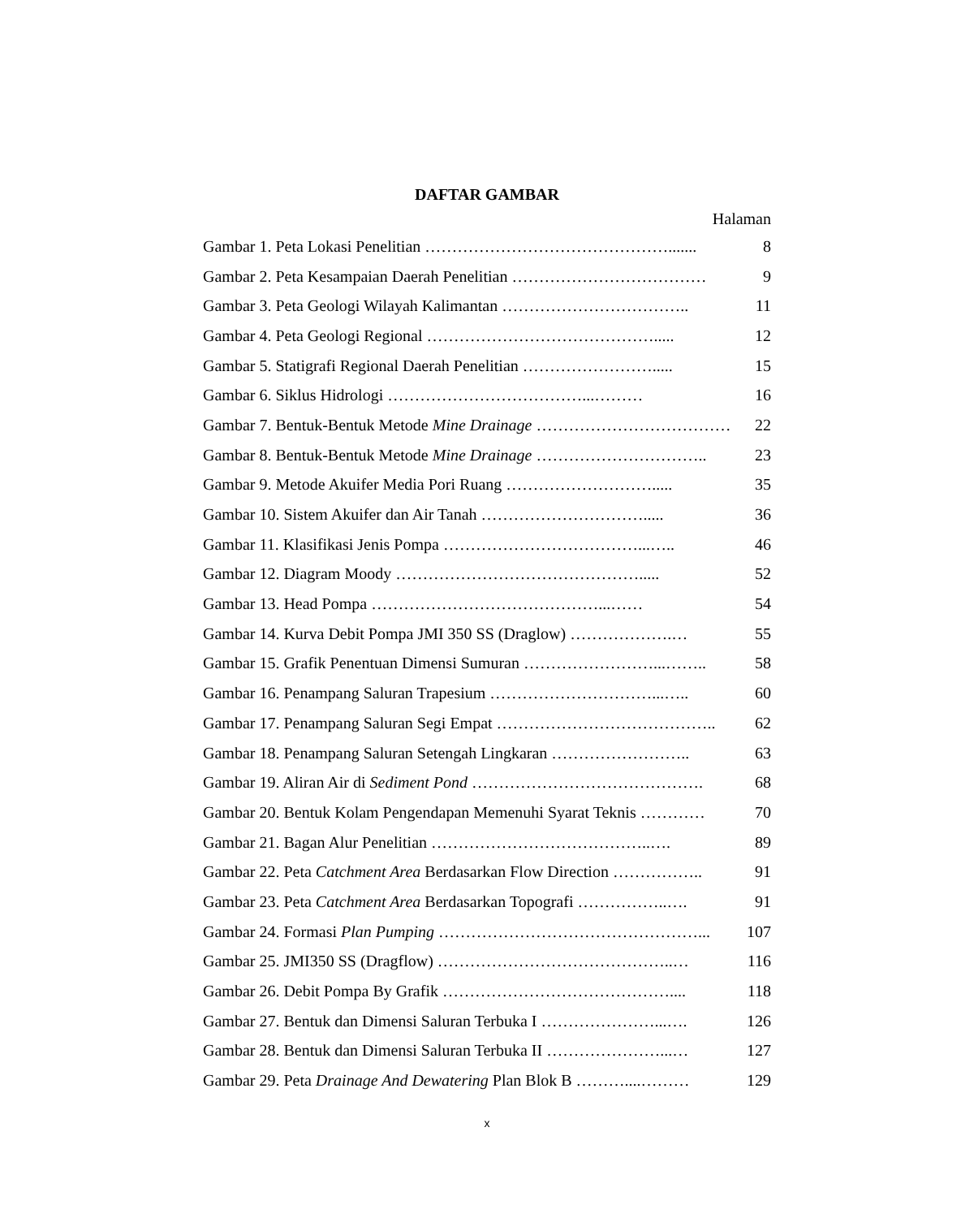DAFTAR GAMBAR
Halaman
Gambar 1. Peta Lokasi Penelitian ………………………………………....... 8
Gambar 2. Peta Kesampaian Daerah Penelitian ……………………………… 9
Gambar 3. Peta Geologi Wilayah Kalimantan …………………………….. 11
Gambar 4. Peta Geologi Regional ……………………………………..... 12
Gambar 5. Statigrafi Regional Daerah Penelitian ……………………..... 15
Gambar 6. Siklus Hidrologi ………………………………...……… 16
Gambar 7. Bentuk-Bentuk Metode Mine Drainage ……………………………… 22
Gambar 8. Bentuk-Bentuk Metode Mine Drainage ………………………….. 23
Gambar 9. Metode Akuifer Media Pori Ruang ………………………..... 35
Gambar 10. Sistem Akuifer dan Air Tanah …………………………..... 36
Gambar 11. Klasifikasi Jenis Pompa ………………………………...….. 46
Gambar 12. Diagram Moody ………………………………………..... 52
Gambar 13. Head Pompa ……………………………………...…… 54
Gambar 14. Kurva Debit Pompa JMI 350 SS (Draglow) ……………….… 55
Gambar 15. Grafik Penentuan Dimensi Sumuran ……………………...…….. 58
Gambar 16. Penampang Saluran Trapesium …………………………...….. 60
Gambar 17. Penampang Saluran Segi Empat ………………………………….. 62
Gambar 18. Penampang Saluran Setengah Lingkaran …………………….. 63
Gambar 19. Aliran Air di Sediment Pond ……………………………………. 68
Gambar 20. Bentuk Kolam Pengendapan Memenuhi Syarat Teknis ………… 70
Gambar 21. Bagan Alur Penelitian …………………………………..…. 89
Gambar 22. Peta Catchment Area Berdasarkan Flow Direction …………….. 91
Gambar 23. Peta Catchment Area Berdasarkan Topografi ……………..…. 91
Gambar 24. Formasi Plan Pumping …………………………………………... 107
Gambar 25. JMI350 SS (Dragflow) ……………………………………..… 116
Gambar 26. Debit Pompa By Grafik …………………………………….... 118
Gambar 27. Bentuk dan Dimensi Saluran Terbuka I …………………...…. 126
Gambar 28. Bentuk dan Dimensi Saluran Terbuka II …………………...… 127
Gambar 29. Peta Drainage And Dewatering Plan Blok B ………....……… 129
x